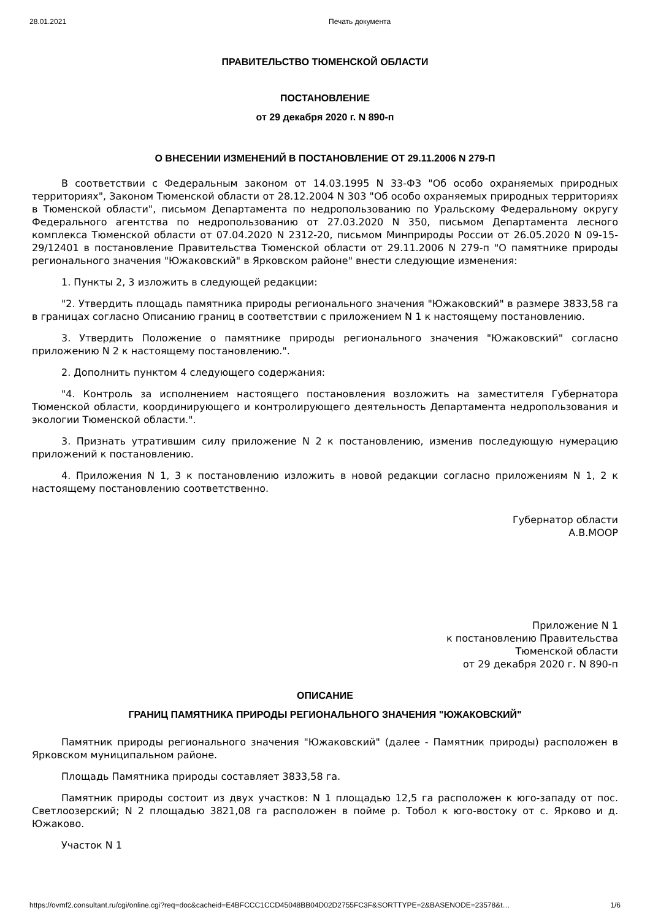28.01.2021 Печать документа
ПРАВИТЕЛЬСТВО ТЮМЕНСКОЙ ОБЛАСТИ
ПОСТАНОВЛЕНИЕ
от 29 декабря 2020 г. N 890-п
О ВНЕСЕНИИ ИЗМЕНЕНИЙ В ПОСТАНОВЛЕНИЕ ОТ 29.11.2006 N 279-П
В соответствии с Федеральным законом от 14.03.1995 N 33-ФЗ "Об особо охраняемых природных территориях", Законом Тюменской области от 28.12.2004 N 303 "Об особо охраняемых природных территориях в Тюменской области", письмом Департамента по недропользованию по Уральскому Федеральному округу Федерального агентства по недропользованию от 27.03.2020 N 350, письмом Департамента лесного комплекса Тюменской области от 07.04.2020 N 2312-20, письмом Минприроды России от 26.05.2020 N 09-15-29/12401 в постановление Правительства Тюменской области от 29.11.2006 N 279-п "О памятнике природы регионального значения "Южаковский" в Ярковском районе" внести следующие изменения:
1. Пункты 2, 3 изложить в следующей редакции:
"2. Утвердить площадь памятника природы регионального значения "Южаковский" в размере 3833,58 га в границах согласно Описанию границ в соответствии с приложением N 1 к настоящему постановлению.
3. Утвердить Положение о памятнике природы регионального значения "Южаковский" согласно приложению N 2 к настоящему постановлению.".
2. Дополнить пунктом 4 следующего содержания:
"4. Контроль за исполнением настоящего постановления возложить на заместителя Губернатора Тюменской области, координирующего и контролирующего деятельность Департамента недропользования и экологии Тюменской области.".
3. Признать утратившим силу приложение N 2 к постановлению, изменив последующую нумерацию приложений к постановлению.
4. Приложения N 1, 3 к постановлению изложить в новой редакции согласно приложениям N 1, 2 к настоящему постановлению соответственно.
Губернатор области
А.В.МООР
Приложение N 1
к постановлению Правительства
Тюменской области
от 29 декабря 2020 г. N 890-п
ОПИСАНИЕ
ГРАНИЦ ПАМЯТНИКА ПРИРОДЫ РЕГИОНАЛЬНОГО ЗНАЧЕНИЯ "ЮЖАКОВСКИЙ"
Памятник природы регионального значения "Южаковский" (далее - Памятник природы) расположен в Ярковском муниципальном районе.
Площадь Памятника природы составляет 3833,58 га.
Памятник природы состоит из двух участков: N 1 площадью 12,5 га расположен к юго-западу от пос. Светлоозерский; N 2 площадью 3821,08 га расположен в пойме р. Тобол к юго-востоку от с. Ярково и д. Южаково.
Участок N 1
https://ovmf2.consultant.ru/cgi/online.cgi?req=doc&cacheid=E4BFCCC1CCD45048BB04D02D2755FC3F&SORTTYPE=2&BASENODE=23578&t… 1/6